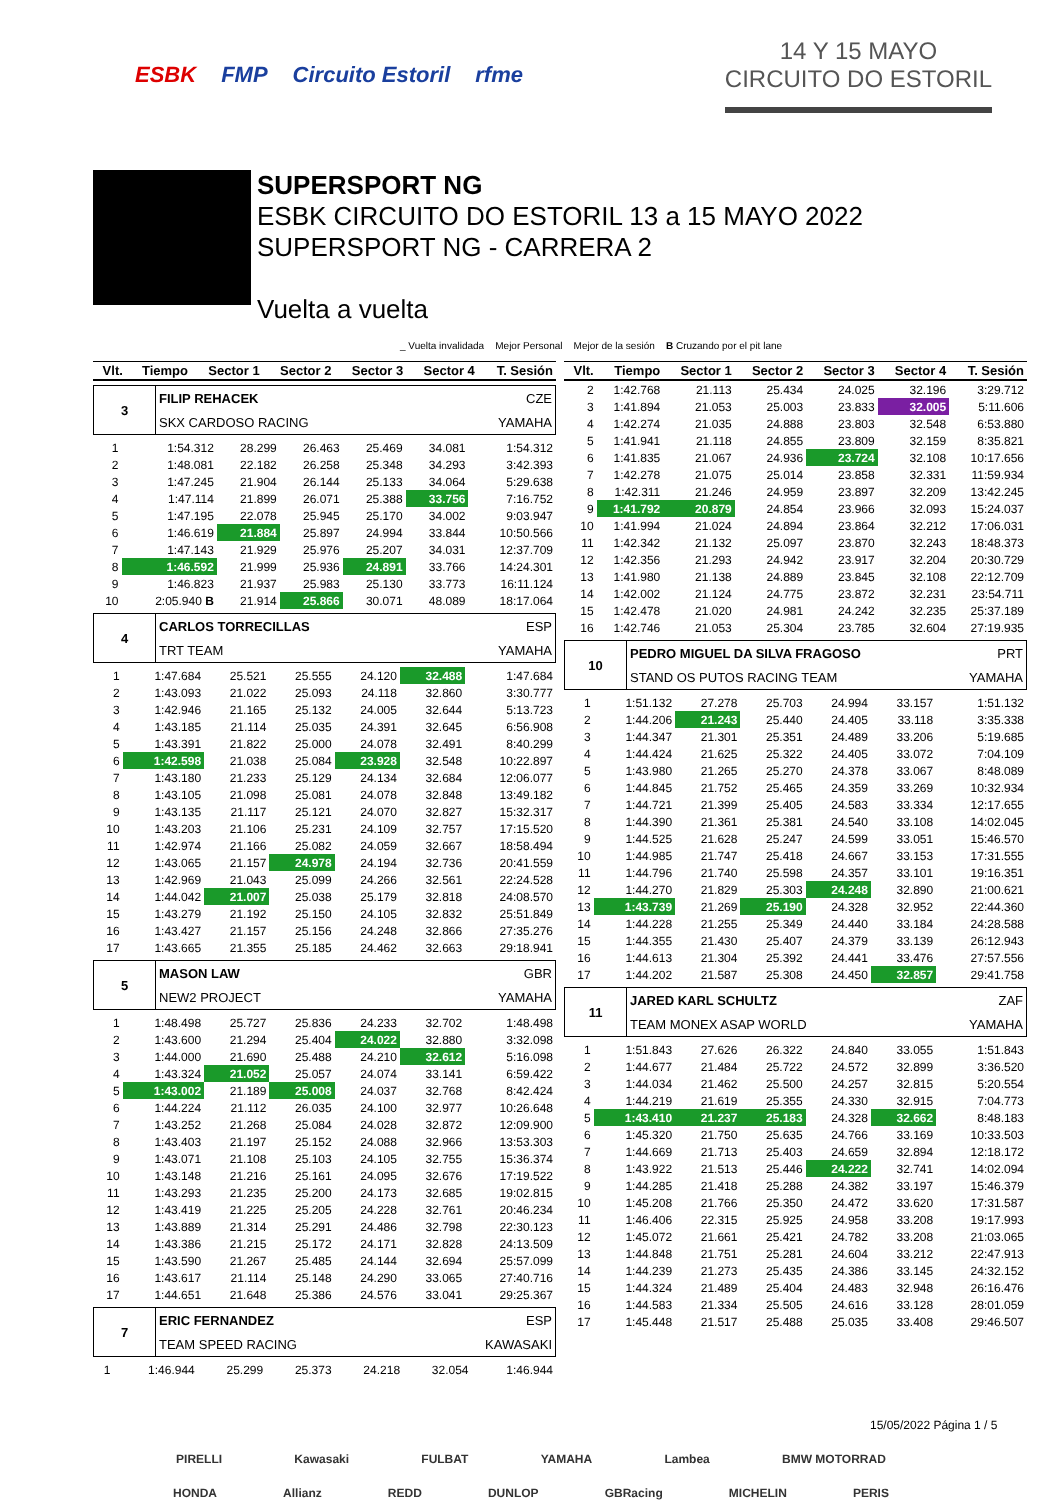ESBK FMP Circuito Estoril rfme
14 Y 15 MAYO
CIRCUITO DO ESTORIL
SUPERSPORT NG
ESBK CIRCUITO DO ESTORIL 13 a 15 MAYO 2022
SUPERSPORT NG - CARRERA 2
Vuelta a vuelta
_ Vuelta invalidada Mejor Personal Mejor de la sesión B Cruzando por el pit lane
| Vlt. | Tiempo | Sector 1 | Sector 2 | Sector 3 | Sector 4 | T. Sesión |
| --- | --- | --- | --- | --- | --- | --- |
| 3 | FILIP REHACEK | CZE |
| | SKX CARDOSO RACING | YAMAHA |
| 1 | 1:54.312 | 28.299 | 26.463 | 25.469 | 34.081 | 1:54.312 |
| 2 | 1:48.081 | 22.182 | 26.258 | 25.348 | 34.293 | 3:42.393 |
| 3 | 1:47.245 | 21.904 | 26.144 | 25.133 | 34.064 | 5:29.638 |
| 4 | 1:47.114 | 21.899 | 26.071 | 25.388 | 33.756 | 7:16.752 |
| 5 | 1:47.195 | 22.078 | 25.945 | 25.170 | 34.002 | 9:03.947 |
| 6 | 1:46.619 | 21.884 | 25.897 | 24.994 | 33.844 | 10:50.566 |
| 7 | 1:47.143 | 21.929 | 25.976 | 25.207 | 34.031 | 12:37.709 |
| 8 | 1:46.592 | 21.999 | 25.936 | 24.891 | 33.766 | 14:24.301 |
| 9 | 1:46.823 | 21.937 | 25.983 | 25.130 | 33.773 | 16:11.124 |
| 10 | 2:05.940 B | 21.914 | 25.866 | 30.071 | 48.089 | 18:17.064 |
| 4 | CARLOS TORRECILLAS | ESP |
| | TRT TEAM | YAMAHA |
| 1 | 1:47.684 | 25.521 | 25.555 | 24.120 | 32.488 | 1:47.684 |
| 2 | 1:43.093 | 21.022 | 25.093 | 24.118 | 32.860 | 3:30.777 |
| 3 | 1:42.946 | 21.165 | 25.132 | 24.005 | 32.644 | 5:13.723 |
| 4 | 1:43.185 | 21.114 | 25.035 | 24.391 | 32.645 | 6:56.908 |
| 5 | 1:43.391 | 21.822 | 25.000 | 24.078 | 32.491 | 8:40.299 |
| 6 | 1:42.598 | 21.038 | 25.084 | 23.928 | 32.548 | 10:22.897 |
| 7 | 1:43.180 | 21.233 | 25.129 | 24.134 | 32.684 | 12:06.077 |
| 8 | 1:43.105 | 21.098 | 25.081 | 24.078 | 32.848 | 13:49.182 |
| 9 | 1:43.135 | 21.117 | 25.121 | 24.070 | 32.827 | 15:32.317 |
| 10 | 1:43.203 | 21.106 | 25.231 | 24.109 | 32.757 | 17:15.520 |
| 11 | 1:42.974 | 21.166 | 25.082 | 24.059 | 32.667 | 18:58.494 |
| 12 | 1:43.065 | 21.157 | 24.978 | 24.194 | 32.736 | 20:41.559 |
| 13 | 1:42.969 | 21.043 | 25.099 | 24.266 | 32.561 | 22:24.528 |
| 14 | 1:44.042 | 21.007 | 25.038 | 25.179 | 32.818 | 24:08.570 |
| 15 | 1:43.279 | 21.192 | 25.150 | 24.105 | 32.832 | 25:51.849 |
| 16 | 1:43.427 | 21.157 | 25.156 | 24.248 | 32.866 | 27:35.276 |
| 17 | 1:43.665 | 21.355 | 25.185 | 24.462 | 32.663 | 29:18.941 |
| 5 | MASON LAW | GBR |
| | NEW2 PROJECT | YAMAHA |
| 1 | 1:48.498 | 25.727 | 25.836 | 24.233 | 32.702 | 1:48.498 |
| 2 | 1:43.600 | 21.294 | 25.404 | 24.022 | 32.880 | 3:32.098 |
| 3 | 1:44.000 | 21.690 | 25.488 | 24.210 | 32.612 | 5:16.098 |
| 4 | 1:43.324 | 21.052 | 25.057 | 24.074 | 33.141 | 6:59.422 |
| 5 | 1:43.002 | 21.189 | 25.008 | 24.037 | 32.768 | 8:42.424 |
| 6 | 1:44.224 | 21.112 | 26.035 | 24.100 | 32.977 | 10:26.648 |
| 7 | 1:43.252 | 21.268 | 25.084 | 24.028 | 32.872 | 12:09.900 |
| 8 | 1:43.403 | 21.197 | 25.152 | 24.088 | 32.966 | 13:53.303 |
| 9 | 1:43.071 | 21.108 | 25.103 | 24.105 | 32.755 | 15:36.374 |
| 10 | 1:43.148 | 21.216 | 25.161 | 24.095 | 32.676 | 17:19.522 |
| 11 | 1:43.293 | 21.235 | 25.200 | 24.173 | 32.685 | 19:02.815 |
| 12 | 1:43.419 | 21.225 | 25.205 | 24.228 | 32.761 | 20:46.234 |
| 13 | 1:43.889 | 21.314 | 25.291 | 24.486 | 32.798 | 22:30.123 |
| 14 | 1:43.386 | 21.215 | 25.172 | 24.171 | 32.828 | 24:13.509 |
| 15 | 1:43.590 | 21.267 | 25.485 | 24.144 | 32.694 | 25:57.099 |
| 16 | 1:43.617 | 21.114 | 25.148 | 24.290 | 33.065 | 27:40.716 |
| 17 | 1:44.651 | 21.648 | 25.386 | 24.576 | 33.041 | 29:25.367 |
| 7 | ERIC FERNANDEZ | ESP |
| | TEAM SPEED RACING | KAWASAKI |
| 1 | 1:46.944 | 25.299 | 25.373 | 24.218 | 32.054 | 1:46.944 |
| Vlt. | Tiempo | Sector 1 | Sector 2 | Sector 3 | Sector 4 | T. Sesión |
| --- | --- | --- | --- | --- | --- | --- |
| 2 | 1:42.768 | 21.113 | 25.434 | 24.025 | 32.196 | 3:29.712 |
| 3 | 1:41.894 | 21.053 | 25.003 | 23.833 | 32.005 | 5:11.606 |
| 4 | 1:42.274 | 21.035 | 24.888 | 23.803 | 32.548 | 6:53.880 |
| 5 | 1:41.941 | 21.118 | 24.855 | 23.809 | 32.159 | 8:35.821 |
| 6 | 1:41.835 | 21.067 | 24.936 | 23.724 | 32.108 | 10:17.656 |
| 7 | 1:42.278 | 21.075 | 25.014 | 23.858 | 32.331 | 11:59.934 |
| 8 | 1:42.311 | 21.246 | 24.959 | 23.897 | 32.209 | 13:42.245 |
| 9 | 1:41.792 | 20.879 | 24.854 | 23.966 | 32.093 | 15:24.037 |
| 10 | 1:41.994 | 21.024 | 24.894 | 23.864 | 32.212 | 17:06.031 |
| 11 | 1:42.342 | 21.132 | 25.097 | 23.870 | 32.243 | 18:48.373 |
| 12 | 1:42.356 | 21.293 | 24.942 | 23.917 | 32.204 | 20:30.729 |
| 13 | 1:41.980 | 21.138 | 24.889 | 23.845 | 32.108 | 22:12.709 |
| 14 | 1:42.002 | 21.124 | 24.775 | 23.872 | 32.231 | 23:54.711 |
| 15 | 1:42.478 | 21.020 | 24.981 | 24.242 | 32.235 | 25:37.189 |
| 16 | 1:42.746 | 21.053 | 25.304 | 23.785 | 32.604 | 27:19.935 |
| 10 | PEDRO MIGUEL DA SILVA FRAGOSO | PRT |
| | STAND OS PUTOS RACING TEAM | YAMAHA |
| 1 | 1:51.132 | 27.278 | 25.703 | 24.994 | 33.157 | 1:51.132 |
| 2 | 1:44.206 | 21.243 | 25.440 | 24.405 | 33.118 | 3:35.338 |
| 3 | 1:44.347 | 21.301 | 25.351 | 24.489 | 33.206 | 5:19.685 |
| 4 | 1:44.424 | 21.625 | 25.322 | 24.405 | 33.072 | 7:04.109 |
| 5 | 1:43.980 | 21.265 | 25.270 | 24.378 | 33.067 | 8:48.089 |
| 6 | 1:44.845 | 21.752 | 25.465 | 24.359 | 33.269 | 10:32.934 |
| 7 | 1:44.721 | 21.399 | 25.405 | 24.583 | 33.334 | 12:17.655 |
| 8 | 1:44.390 | 21.361 | 25.381 | 24.540 | 33.108 | 14:02.045 |
| 9 | 1:44.525 | 21.628 | 25.247 | 24.599 | 33.051 | 15:46.570 |
| 10 | 1:44.985 | 21.747 | 25.418 | 24.667 | 33.153 | 17:31.555 |
| 11 | 1:44.796 | 21.740 | 25.598 | 24.357 | 33.101 | 19:16.351 |
| 12 | 1:44.270 | 21.829 | 25.303 | 24.248 | 32.890 | 21:00.621 |
| 13 | 1:43.739 | 21.269 | 25.190 | 24.328 | 32.952 | 22:44.360 |
| 14 | 1:44.228 | 21.255 | 25.349 | 24.440 | 33.184 | 24:28.588 |
| 15 | 1:44.355 | 21.430 | 25.407 | 24.379 | 33.139 | 26:12.943 |
| 16 | 1:44.613 | 21.304 | 25.392 | 24.441 | 33.476 | 27:57.556 |
| 17 | 1:44.202 | 21.587 | 25.308 | 24.450 | 32.857 | 29:41.758 |
| 11 | JARED KARL SCHULTZ | ZAF |
| | TEAM MONEX ASAP WORLD | YAMAHA |
| 1 | 1:51.843 | 27.626 | 26.322 | 24.840 | 33.055 | 1:51.843 |
| 2 | 1:44.677 | 21.484 | 25.722 | 24.572 | 32.899 | 3:36.520 |
| 3 | 1:44.034 | 21.462 | 25.500 | 24.257 | 32.815 | 5:20.554 |
| 4 | 1:44.219 | 21.619 | 25.355 | 24.330 | 32.915 | 7:04.773 |
| 5 | 1:43.410 | 21.237 | 25.183 | 24.328 | 32.662 | 8:48.183 |
| 6 | 1:45.320 | 21.750 | 25.635 | 24.766 | 33.169 | 10:33.503 |
| 7 | 1:44.669 | 21.713 | 25.403 | 24.659 | 32.894 | 12:18.172 |
| 8 | 1:43.922 | 21.513 | 25.446 | 24.222 | 32.741 | 14:02.094 |
| 9 | 1:44.285 | 21.418 | 25.288 | 24.382 | 33.197 | 15:46.379 |
| 10 | 1:45.208 | 21.766 | 25.350 | 24.472 | 33.620 | 17:31.587 |
| 11 | 1:46.406 | 22.315 | 25.925 | 24.958 | 33.208 | 19:17.993 |
| 12 | 1:45.072 | 21.661 | 25.421 | 24.782 | 33.208 | 21:03.065 |
| 13 | 1:44.848 | 21.751 | 25.281 | 24.604 | 33.212 | 22:47.913 |
| 14 | 1:44.239 | 21.273 | 25.435 | 24.386 | 33.145 | 24:32.152 |
| 15 | 1:44.324 | 21.489 | 25.404 | 24.483 | 32.948 | 26:16.476 |
| 16 | 1:44.583 | 21.334 | 25.505 | 24.616 | 33.128 | 28:01.059 |
| 17 | 1:45.448 | 21.517 | 25.488 | 25.035 | 33.408 | 29:46.507 |
15/05/2022 Página 1 / 5
PIRELLI Kawasaki FULBAT YAMAHA Lambea BMW MOTORRAD
HONDA Allianz REDD DUNLOP GBRacing MICHELIN PERIS